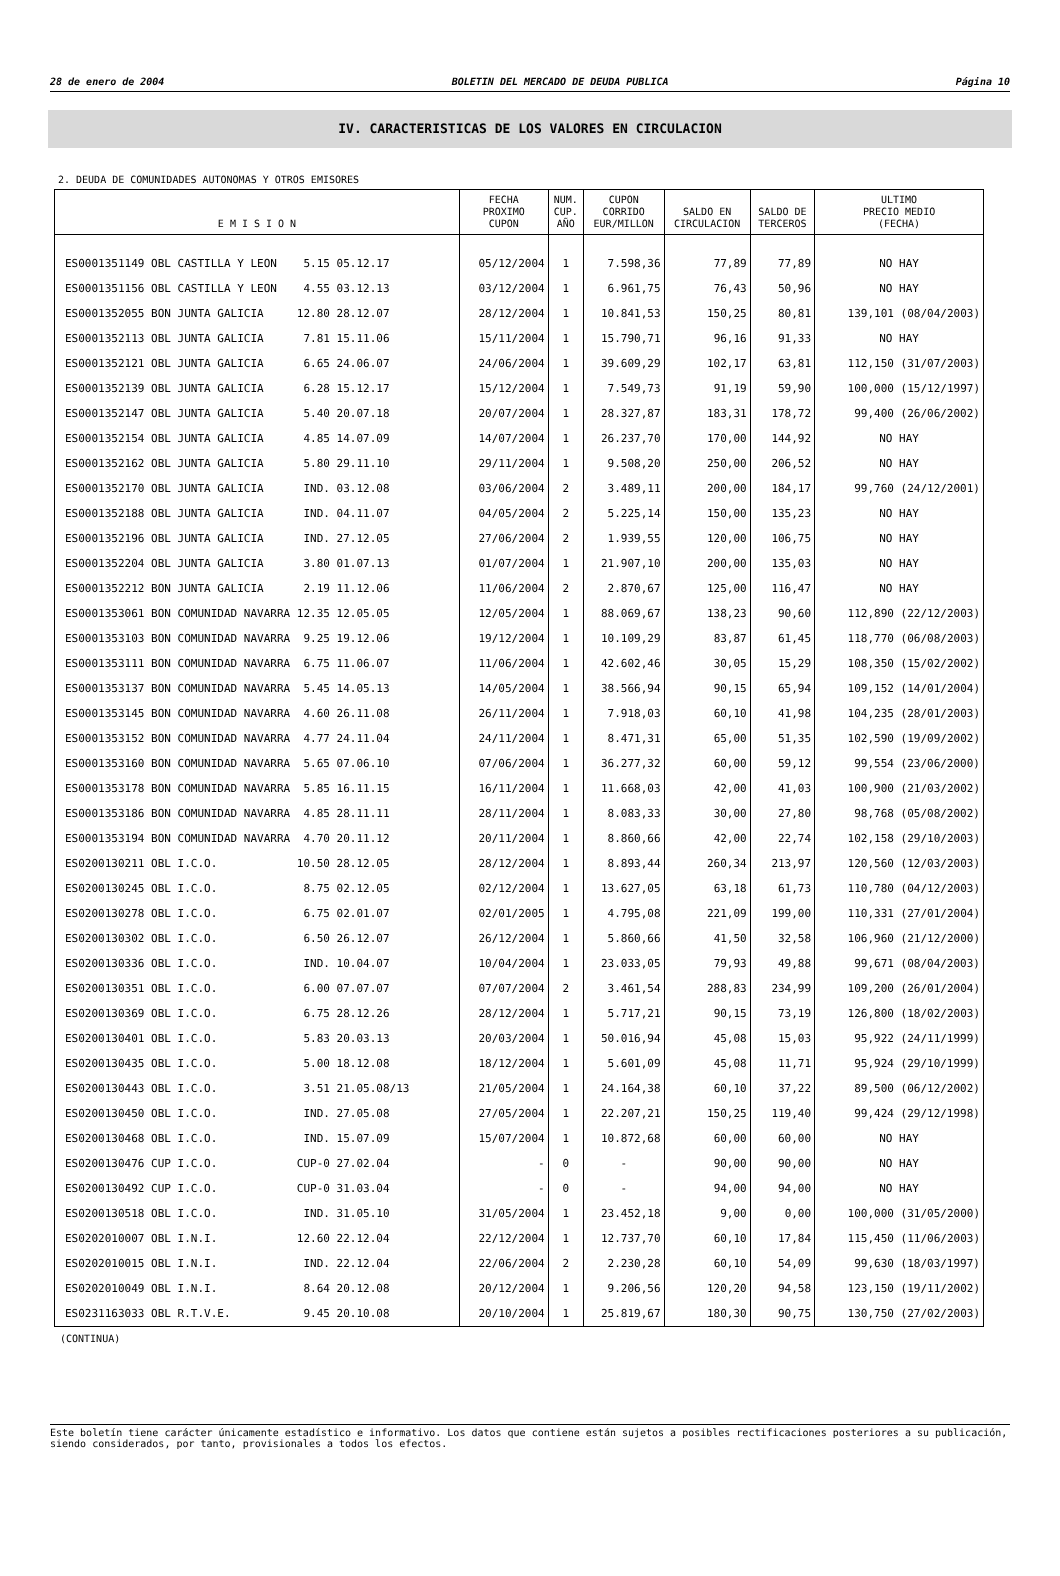28 de enero de 2004 BOLETIN DEL MERCADO DE DEUDA PUBLICA Página 10
IV. CARACTERISTICAS DE LOS VALORES EN CIRCULACION
2. DEUDA DE COMUNIDADES AUTONOMAS Y OTROS EMISORES
| E M I S I O N | FECHA PROXIMO CUPON | NUM. CUP. AÑO | CUPON CORRIDO EUR/MILLON | SALDO EN CIRCULACION | SALDO DE TERCEROS | ULTIMO PRECIO MEDIO (FECHA) |
| --- | --- | --- | --- | --- | --- | --- |
| ES0001351149 OBL CASTILLA Y LEON 5.15 05.12.17 | 05/12/2004 | 1 | 7.598,36 | 77,89 | 77,89 | NO HAY |
| ES0001351156 OBL CASTILLA Y LEON 4.55 03.12.13 | 03/12/2004 | 1 | 6.961,75 | 76,43 | 50,96 | NO HAY |
| ES0001352055 BON JUNTA GALICIA 12.80 28.12.07 | 28/12/2004 | 1 | 10.841,53 | 150,25 | 80,81 | 139,101 (08/04/2003) |
| ES0001352113 OBL JUNTA GALICIA 7.81 15.11.06 | 15/11/2004 | 1 | 15.790,71 | 96,16 | 91,33 | NO HAY |
| ES0001352121 OBL JUNTA GALICIA 6.65 24.06.07 | 24/06/2004 | 1 | 39.609,29 | 102,17 | 63,81 | 112,150 (31/07/2003) |
| ES0001352139 OBL JUNTA GALICIA 6.28 15.12.17 | 15/12/2004 | 1 | 7.549,73 | 91,19 | 59,90 | 100,000 (15/12/1997) |
| ES0001352147 OBL JUNTA GALICIA 5.40 20.07.18 | 20/07/2004 | 1 | 28.327,87 | 183,31 | 178,72 | 99,400 (26/06/2002) |
| ES0001352154 OBL JUNTA GALICIA 4.85 14.07.09 | 14/07/2004 | 1 | 26.237,70 | 170,00 | 144,92 | NO HAY |
| ES0001352162 OBL JUNTA GALICIA 5.80 29.11.10 | 29/11/2004 | 1 | 9.508,20 | 250,00 | 206,52 | NO HAY |
| ES0001352170 OBL JUNTA GALICIA IND. 03.12.08 | 03/06/2004 | 2 | 3.489,11 | 200,00 | 184,17 | 99,760 (24/12/2001) |
| ES0001352188 OBL JUNTA GALICIA IND. 04.11.07 | 04/05/2004 | 2 | 5.225,14 | 150,00 | 135,23 | NO HAY |
| ES0001352196 OBL JUNTA GALICIA IND. 27.12.05 | 27/06/2004 | 2 | 1.939,55 | 120,00 | 106,75 | NO HAY |
| ES0001352204 OBL JUNTA GALICIA 3.80 01.07.13 | 01/07/2004 | 1 | 21.907,10 | 200,00 | 135,03 | NO HAY |
| ES0001352212 BON JUNTA GALICIA 2.19 11.12.06 | 11/06/2004 | 2 | 2.870,67 | 125,00 | 116,47 | NO HAY |
| ES0001353061 BON COMUNIDAD NAVARRA 12.35 12.05.05 | 12/05/2004 | 1 | 88.069,67 | 138,23 | 90,60 | 112,890 (22/12/2003) |
| ES0001353103 BON COMUNIDAD NAVARRA 9.25 19.12.06 | 19/12/2004 | 1 | 10.109,29 | 83,87 | 61,45 | 118,770 (06/08/2003) |
| ES0001353111 BON COMUNIDAD NAVARRA 6.75 11.06.07 | 11/06/2004 | 1 | 42.602,46 | 30,05 | 15,29 | 108,350 (15/02/2002) |
| ES0001353137 BON COMUNIDAD NAVARRA 5.45 14.05.13 | 14/05/2004 | 1 | 38.566,94 | 90,15 | 65,94 | 109,152 (14/01/2004) |
| ES0001353145 BON COMUNIDAD NAVARRA 4.60 26.11.08 | 26/11/2004 | 1 | 7.918,03 | 60,10 | 41,98 | 104,235 (28/01/2003) |
| ES0001353152 BON COMUNIDAD NAVARRA 4.77 24.11.04 | 24/11/2004 | 1 | 8.471,31 | 65,00 | 51,35 | 102,590 (19/09/2002) |
| ES0001353160 BON COMUNIDAD NAVARRA 5.65 07.06.10 | 07/06/2004 | 1 | 36.277,32 | 60,00 | 59,12 | 99,554 (23/06/2000) |
| ES0001353178 BON COMUNIDAD NAVARRA 5.85 16.11.15 | 16/11/2004 | 1 | 11.668,03 | 42,00 | 41,03 | 100,900 (21/03/2002) |
| ES0001353186 BON COMUNIDAD NAVARRA 4.85 28.11.11 | 28/11/2004 | 1 | 8.083,33 | 30,00 | 27,80 | 98,768 (05/08/2002) |
| ES0001353194 BON COMUNIDAD NAVARRA 4.70 20.11.12 | 20/11/2004 | 1 | 8.860,66 | 42,00 | 22,74 | 102,158 (29/10/2003) |
| ES0200130211 OBL I.C.O. 10.50 28.12.05 | 28/12/2004 | 1 | 8.893,44 | 260,34 | 213,97 | 120,560 (12/03/2003) |
| ES0200130245 OBL I.C.O. 8.75 02.12.05 | 02/12/2004 | 1 | 13.627,05 | 63,18 | 61,73 | 110,780 (04/12/2003) |
| ES0200130278 OBL I.C.O. 6.75 02.01.07 | 02/01/2005 | 1 | 4.795,08 | 221,09 | 199,00 | 110,331 (27/01/2004) |
| ES0200130302 OBL I.C.O. 6.50 26.12.07 | 26/12/2004 | 1 | 5.860,66 | 41,50 | 32,58 | 106,960 (21/12/2000) |
| ES0200130336 OBL I.C.O. IND. 10.04.07 | 10/04/2004 | 1 | 23.033,05 | 79,93 | 49,88 | 99,671 (08/04/2003) |
| ES0200130351 OBL I.C.O. 6.00 07.07.07 | 07/07/2004 | 2 | 3.461,54 | 288,83 | 234,99 | 109,200 (26/01/2004) |
| ES0200130369 OBL I.C.O. 6.75 28.12.26 | 28/12/2004 | 1 | 5.717,21 | 90,15 | 73,19 | 126,800 (18/02/2003) |
| ES0200130401 OBL I.C.O. 5.83 20.03.13 | 20/03/2004 | 1 | 50.016,94 | 45,08 | 15,03 | 95,922 (24/11/1999) |
| ES0200130435 OBL I.C.O. 5.00 18.12.08 | 18/12/2004 | 1 | 5.601,09 | 45,08 | 11,71 | 95,924 (29/10/1999) |
| ES0200130443 OBL I.C.O. 3.51 21.05.08/13 | 21/05/2004 | 1 | 24.164,38 | 60,10 | 37,22 | 89,500 (06/12/2002) |
| ES0200130450 OBL I.C.O. IND. 27.05.08 | 27/05/2004 | 1 | 22.207,21 | 150,25 | 119,40 | 99,424 (29/12/1998) |
| ES0200130468 OBL I.C.O. IND. 15.07.09 | 15/07/2004 | 1 | 10.872,68 | 60,00 | 60,00 | NO HAY |
| ES0200130476 CUP I.C.O. CUP-0 27.02.04 | - | 0 | - | 90,00 | 90,00 | NO HAY |
| ES0200130492 CUP I.C.O. CUP-0 31.03.04 | - | 0 | - | 94,00 | 94,00 | NO HAY |
| ES0200130518 OBL I.C.O. IND. 31.05.10 | 31/05/2004 | 1 | 23.452,18 | 9,00 | 0,00 | 100,000 (31/05/2000) |
| ES0202010007 OBL I.N.I. 12.60 22.12.04 | 22/12/2004 | 1 | 12.737,70 | 60,10 | 17,84 | 115,450 (11/06/2003) |
| ES0202010015 OBL I.N.I. IND. 22.12.04 | 22/06/2004 | 2 | 2.230,28 | 60,10 | 54,09 | 99,630 (18/03/1997) |
| ES0202010049 OBL I.N.I. 8.64 20.12.08 | 20/12/2004 | 1 | 9.206,56 | 120,20 | 94,58 | 123,150 (19/11/2002) |
| ES0231163033 OBL R.T.V.E. 9.45 20.10.08 | 20/10/2004 | 1 | 25.819,67 | 180,30 | 90,75 | 130,750 (27/02/2003) |
(CONTINUA)
Este boletín tiene carácter únicamente estadístico e informativo. Los datos que contiene están sujetos a posibles rectificaciones posteriores a su publicación, siendo considerados, por tanto, provisionales a todos los efectos.